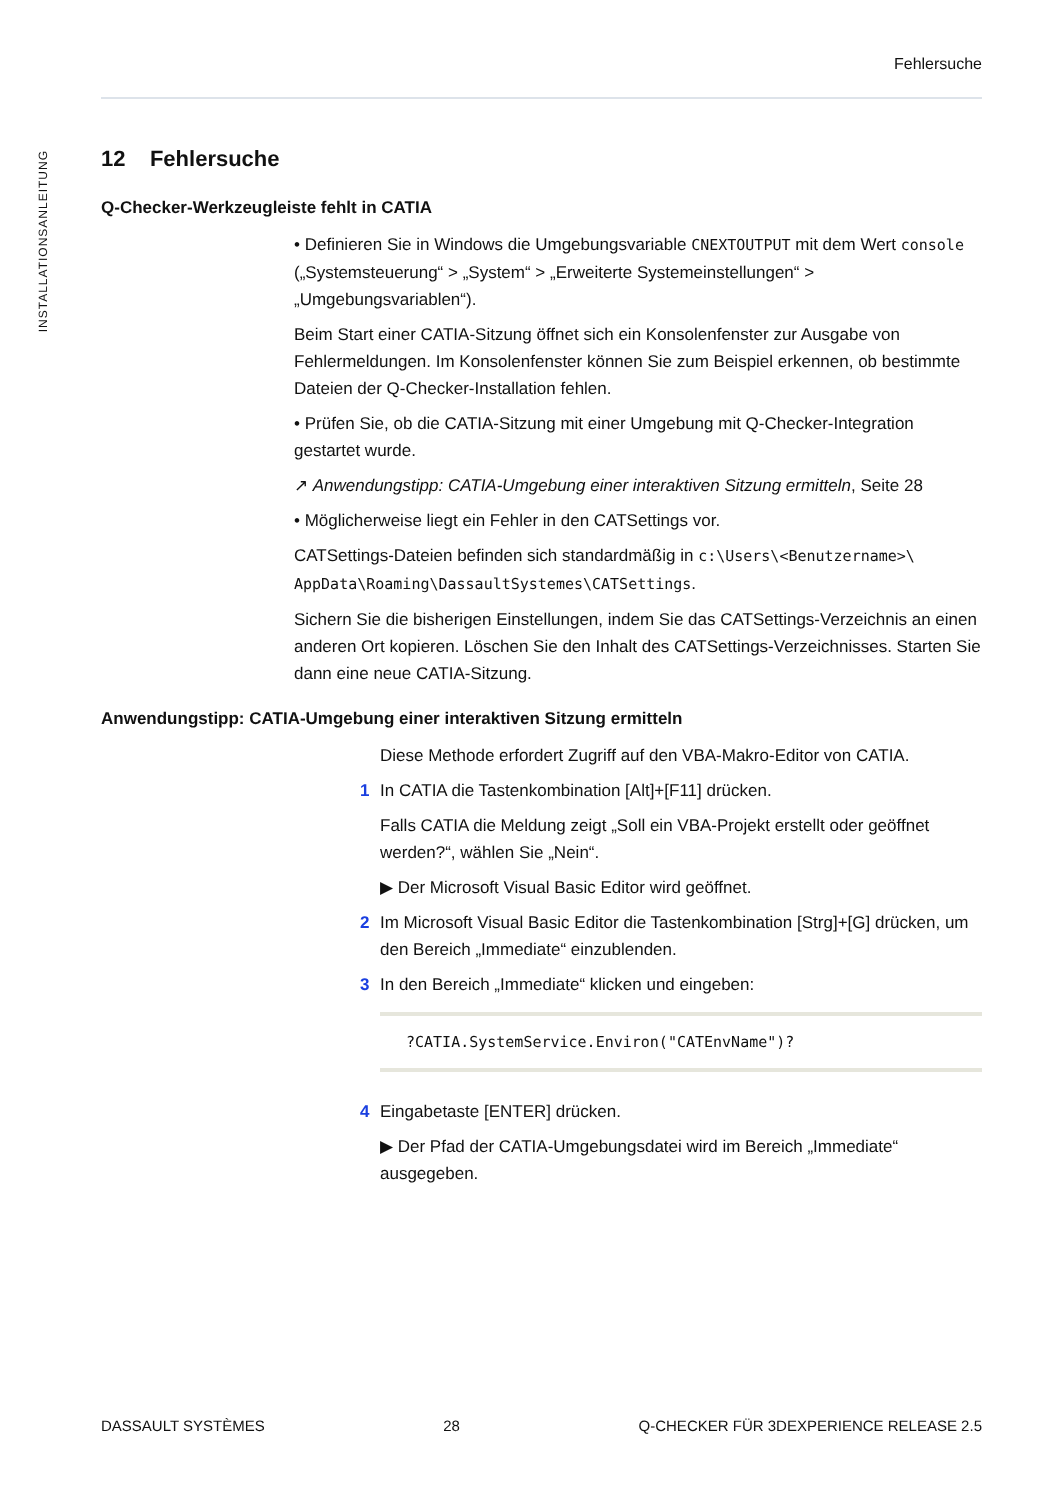Fehlersuche
INSTALLATIONSANLEITUNG
12 Fehlersuche
Q-Checker-Werkzeugleiste fehlt in CATIA
• Definieren Sie in Windows die Umgebungsvariable CNEXTOUTPUT mit dem Wert console („Systemsteuerung“ > „System“ > „Erweiterte Systemeinstellungen“ > „Umgebungsvariablen“).
Beim Start einer CATIA-Sitzung öffnet sich ein Konsolenfenster zur Ausgabe von Fehlermeldungen. Im Konsolenfenster können Sie zum Beispiel erkennen, ob bestimmte Dateien der Q-Checker-Installation fehlen.
• Prüfen Sie, ob die CATIA-Sitzung mit einer Umgebung mit Q-Checker-Integration gestartet wurde.
↗ Anwendungstipp: CATIA-Umgebung einer interaktiven Sitzung ermitteln, Seite 28
• Möglicherweise liegt ein Fehler in den CATSettings vor.
CATSettings-Dateien befinden sich standardmäßig in c:\Users\<Benutzername>\ AppData\Roaming\DassaultSystemes\CATSettings.
Sichern Sie die bisherigen Einstellungen, indem Sie das CATSettings-Verzeichnis an einen anderen Ort kopieren. Löschen Sie den Inhalt des CATSettings-Verzeichnisses. Starten Sie dann eine neue CATIA-Sitzung.
Anwendungstipp: CATIA-Umgebung einer interaktiven Sitzung ermitteln
Diese Methode erfordert Zugriff auf den VBA-Makro-Editor von CATIA.
1 In CATIA die Tastenkombination [Alt]+[F11] drücken.
Falls CATIA die Meldung zeigt „Soll ein VBA-Projekt erstellt oder geöffnet werden?“, wählen Sie „Nein“.
▶ Der Microsoft Visual Basic Editor wird geöffnet.
2 Im Microsoft Visual Basic Editor die Tastenkombination [Strg]+[G] drücken, um den Bereich „Immediate“ einzublenden.
3 In den Bereich „Immediate“ klicken und eingeben:
?CATIA.SystemService.Environ("CATEnvName")?
4 Eingabetaste [ENTER] drücken.
▶ Der Pfad der CATIA-Umgebungsdatei wird im Bereich „Immediate“ ausgegeben.
DASSAULT SYSTÈMES 28 Q-CHECKER FÜR 3DEXPERIENCE RELEASE 2.5